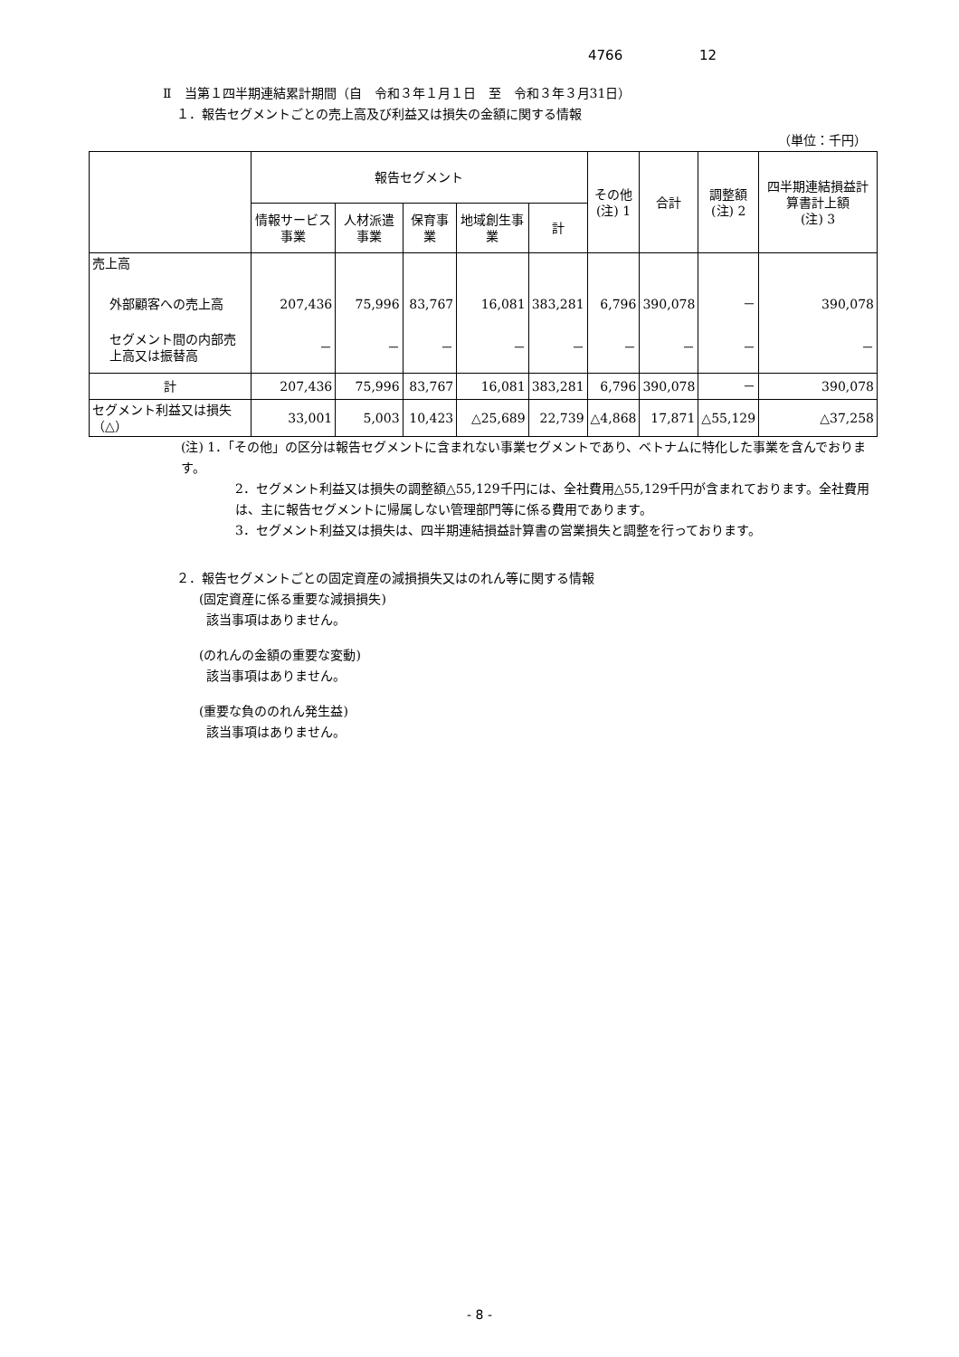4766 12
Ⅱ　当第１四半期連結累計期間（自　令和３年１月１日　至　令和３年３月31日）
１．報告セグメントごとの売上高及び利益又は損失の金額に関する情報
（単位：千円）
| | 報告セグメント | | | | | その他 (注) 1 | 合計 | 調整額 (注) 2 | 四半期連結損益計算書計上額 (注) 3 |
| --- | --- | --- | --- | --- | --- | --- | --- | --- | --- |
| | 情報サービス事業 | 人材派遣事業 | 保育事業 | 地域創生事業 | 計 | | | | |
| 売上高 | | | | | | | | | |
| 外部顧客への売上高 | 207,436 | 75,996 | 83,767 | 16,081 | 383,281 | 6,796 | 390,078 | － | 390,078 |
| セグメント間の内部売上高又は振替高 | － | － | － | － | － | － | － | － | － |
| 計 | 207,436 | 75,996 | 83,767 | 16,081 | 383,281 | 6,796 | 390,078 | － | 390,078 |
| セグメント利益又は損失（△） | 33,001 | 5,003 | 10,423 | △25,689 | 22,739 | △4,868 | 17,871 | △55,129 | △37,258 |
(注) 1．「その他」の区分は報告セグメントに含まれない事業セグメントであり、ベトナムに特化した事業を含んでおります。
2．セグメント利益又は損失の調整額△55,129千円には、全社費用△55,129千円が含まれております。全社費用は、主に報告セグメントに帰属しない管理部門等に係る費用であります。
3．セグメント利益又は損失は、四半期連結損益計算書の営業損失と調整を行っております。
２．報告セグメントごとの固定資産の減損損失又はのれん等に関する情報
(固定資産に係る重要な減損損失)
該当事項はありません。
(のれんの金額の重要な変動)
該当事項はありません。
(重要な負ののれん発生益)
該当事項はありません。
- 8 -